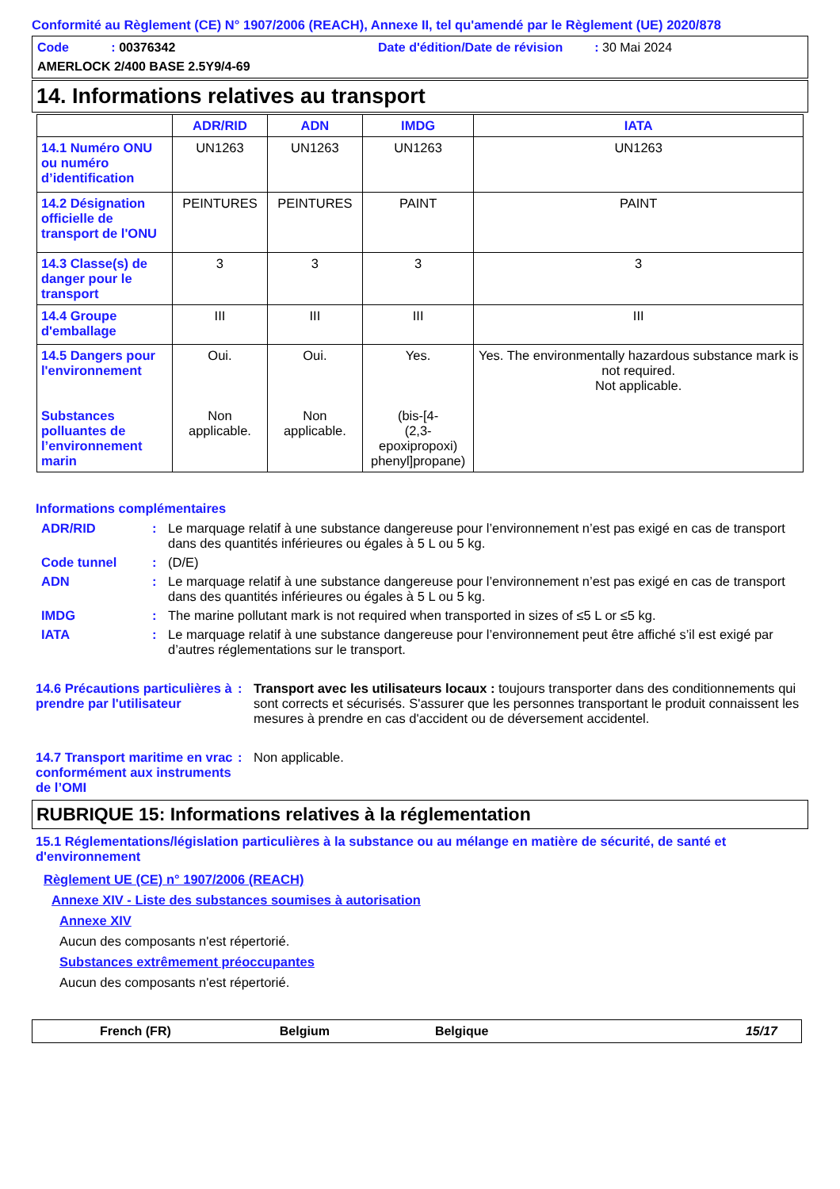Conformité au Règlement (CE) N° 1907/2006 (REACH), Annexe II, tel qu'amendé par le Règlement (UE) 2020/878
Code : 00376342
Date d'édition/Date de révision : 30 Mai 2024
AMERLOCK 2/400 BASE 2.5Y9/4-69
14. Informations relatives au transport
| | ADR/RID | ADN | IMDG | IATA |
| --- | --- | --- | --- | --- |
| 14.1 Numéro ONU ou numéro d’identification | UN1263 | UN1263 | UN1263 | UN1263 |
| 14.2 Désignation officielle de transport de l'ONU | PEINTURES | PEINTURES | PAINT | PAINT |
| 14.3 Classe(s) de danger pour le transport | 3 | 3 | 3 | 3 |
| 14.4 Groupe d'emballage | III | III | III | III |
| 14.5 Dangers pour l'environnement Substances polluantes de l’environnement marin | Oui. Non applicable. | Oui. Non applicable. | Yes. (bis-[4- (2,3-epoxipropoxi) phenyl]propane) | Yes. The environmentally hazardous substance mark is not required. Not applicable. |
Informations complémentaires
ADR/RID
:
Le marquage relatif à une substance dangereuse pour l’environnement n’est pas exigé en cas de transport dans des quantités inférieures ou égales à 5 L ou 5 kg.
Code tunnel
:
(D/E)
ADN
:
Le marquage relatif à une substance dangereuse pour l’environnement n’est pas exigé en cas de transport dans des quantités inférieures ou égales à 5 L ou 5 kg.
IMDG
:
The marine pollutant mark is not required when transported in sizes of ≤5 L or ≤5 kg.
IATA
:
Le marquage relatif à une substance dangereuse pour l’environnement peut être affiché s’il est exigé par d’autres réglementations sur le transport.
14.6 Précautions particulières à prendre par l'utilisateur
:
Transport avec les utilisateurs locaux : toujours transporter dans des conditionnements qui sont corrects et sécurisés. S'assurer que les personnes transportant le produit connaissent les mesures à prendre en cas d'accident ou de déversement accidentel.
14.7 Transport maritime en vrac conformément aux instruments de l’OMI
:
Non applicable.
RUBRIQUE 15: Informations relatives à la réglementation
15.1 Réglementations/législation particulières à la substance ou au mélange en matière de sécurité, de santé et d'environnement
Règlement UE (CE) n° 1907/2006 (REACH)
Annexe XIV - Liste des substances soumises à autorisation
Annexe XIV
Aucun des composants n'est répertorié.
Substances extrêmement préoccupantes
Aucun des composants n'est répertorié.
French (FR) Belgium Belgique 15/17